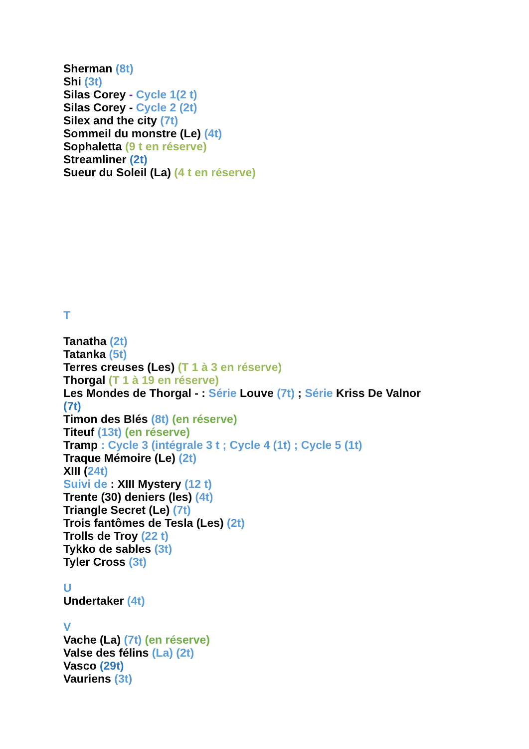Sherman (8t)
Shi (3t)
Silas Corey - Cycle 1(2 t)
Silas Corey - Cycle 2 (2t)
Silex and the city (7t)
Sommeil du monstre (Le) (4t)
Sophaletta (9 t en réserve)
Streamliner (2t)
Sueur du Soleil (La) (4 t en réserve)
T
Tanatha (2t)
Tatanka (5t)
Terres creuses (Les) (T 1 à 3 en réserve)
Thorgal (T 1 à 19 en réserve)
Les Mondes de Thorgal - : Série Louve (7t) ; Série Kriss De Valnor
(7t)
Timon des Blés (8t) (en réserve)
Titeuf (13t) (en réserve)
Tramp : Cycle 3 (intégrale 3 t ; Cycle 4 (1t) ; Cycle 5 (1t)
Traque Mémoire (Le) (2t)
XIII (24t)
Suivi de : XIII Mystery (12 t)
Trente (30) deniers (les) (4t)
Triangle Secret (Le) (7t)
Trois fantômes de Tesla (Les) (2t)
Trolls de Troy (22 t)
Tykko de sables (3t)
Tyler Cross (3t)
U
Undertaker (4t)
V
Vache (La) (7t) (en réserve)
Valse des félins (La) (2t)
Vasco (29t)
Vauriens (3t)